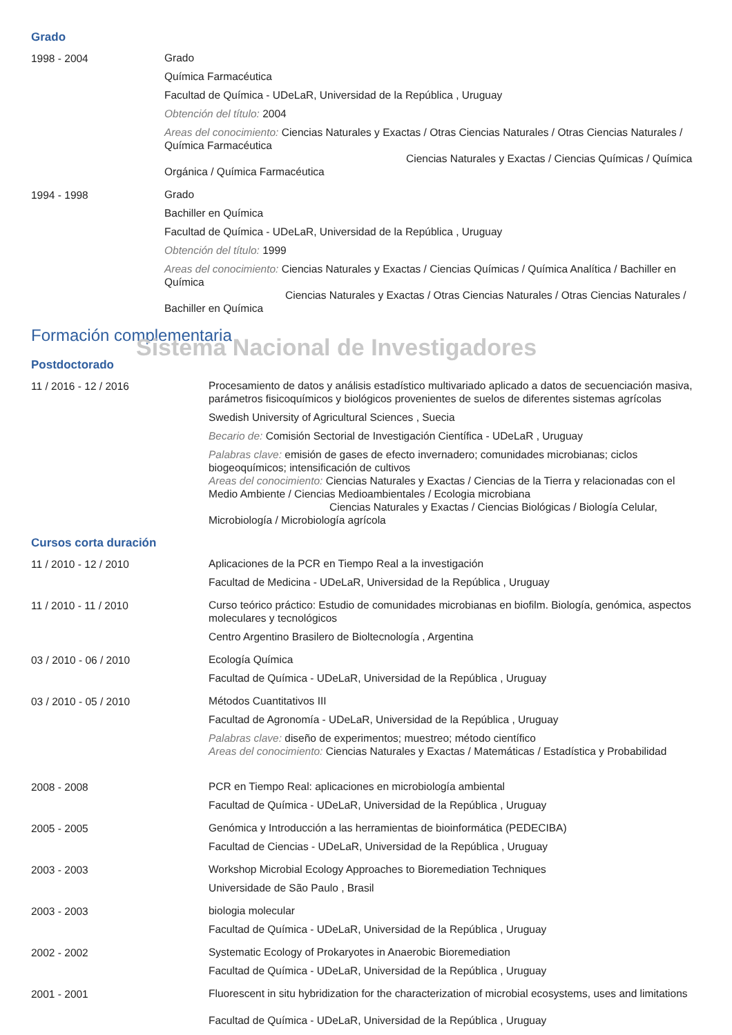Grado
1998 - 2004
Grado
Química Farmacéutica
Facultad de Química - UDeLaR, Universidad de la República , Uruguay
Obtención del título: 2004
Areas del conocimiento: Ciencias Naturales y Exactas / Otras Ciencias Naturales / Otras Ciencias Naturales / Química Farmacéutica
Ciencias Naturales y Exactas / Ciencias Químicas / Química Orgánica / Química Farmacéutica
1994 - 1998
Grado
Bachiller en Química
Facultad de Química - UDeLaR, Universidad de la República , Uruguay
Obtención del título: 1999
Areas del conocimiento: Ciencias Naturales y Exactas / Ciencias Químicas / Química Analítica / Bachiller en Química
Ciencias Naturales y Exactas / Otras Ciencias Naturales / Otras Ciencias Naturales / Bachiller en Química
Formación complementaria
Sistema Nacional de Investigadores
Postdoctorado
11 / 2016 - 12 / 2016
Procesamiento de datos y análisis estadístico multivariado aplicado a datos de secuenciación masiva, parámetros fisicoquímicos y biológicos provenientes de suelos de diferentes sistemas agrícolas
Swedish University of Agricultural Sciences , Suecia
Becario de: Comisión Sectorial de Investigación Científica - UDeLaR , Uruguay
Palabras clave: emisión de gases de efecto invernadero; comunidades microbianas; ciclos biogeoquímicos; intensificación de cultivos
Areas del conocimiento: Ciencias Naturales y Exactas / Ciencias de la Tierra y relacionadas con el Medio Ambiente / Ciencias Medioambientales / Ecologia microbiana
Ciencias Naturales y Exactas / Ciencias Biológicas / Biología Celular, Microbiología / Microbiología agrícola
Cursos corta duración
11 / 2010 - 12 / 2010
Aplicaciones de la PCR en Tiempo Real a la investigación
Facultad de Medicina - UDeLaR, Universidad de la República , Uruguay
11 / 2010 - 11 / 2010
Curso teórico práctico: Estudio de comunidades microbianas en biofilm. Biología, genómica, aspectos moleculares y tecnológicos
Centro Argentino Brasilero de Bioltecnología , Argentina
03 / 2010 - 06 / 2010
Ecología Química
Facultad de Química - UDeLaR, Universidad de la República , Uruguay
03 / 2010 - 05 / 2010
Métodos Cuantitativos III
Facultad de Agronomía - UDeLaR, Universidad de la República , Uruguay
Palabras clave: diseño de experimentos; muestreo; método científico
Areas del conocimiento: Ciencias Naturales y Exactas / Matemáticas / Estadística y Probabilidad
2008 - 2008
PCR en Tiempo Real: aplicaciones en microbiología ambiental
Facultad de Química - UDeLaR, Universidad de la República , Uruguay
2005 - 2005
Genómica y Introducción a las herramientas de bioinformática (PEDECIBA)
Facultad de Ciencias - UDeLaR, Universidad de la República , Uruguay
2003 - 2003
Workshop Microbial Ecology Approaches to Bioremediation Techniques
Universidade de São Paulo , Brasil
2003 - 2003
biologia molecular
Facultad de Química - UDeLaR, Universidad de la República , Uruguay
2002 - 2002
Systematic Ecology of Prokaryotes in Anaerobic Bioremediation
Facultad de Química - UDeLaR, Universidad de la República , Uruguay
2001 - 2001
Fluorescent in situ hybridization for the characterization of microbial ecosystems, uses and limitations
Facultad de Química - UDeLaR, Universidad de la República , Uruguay